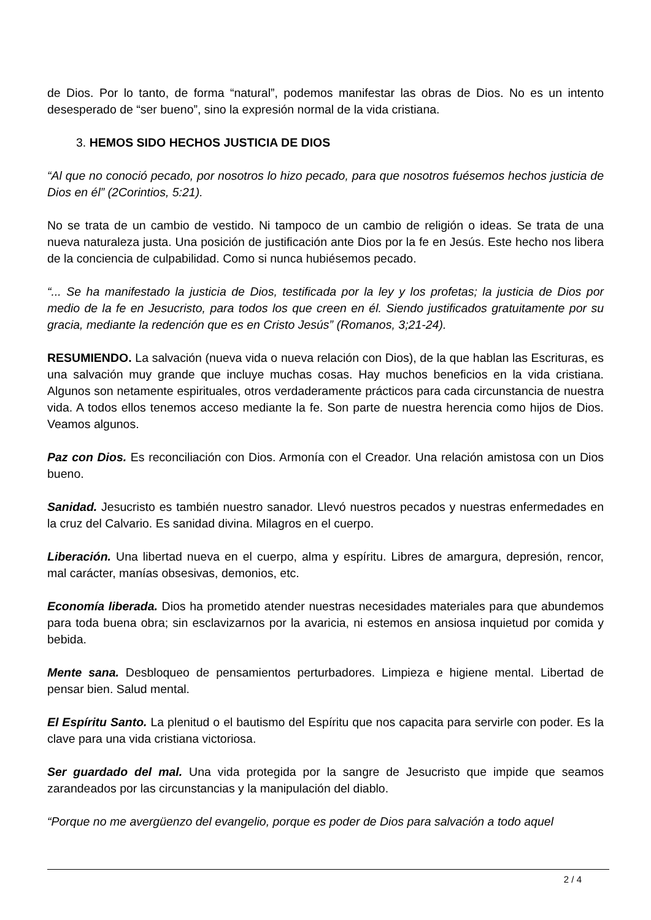de Dios. Por lo tanto, de forma “natural”, podemos manifestar las obras de Dios. No es un intento desesperado de “ser bueno”, sino la expresión normal de la vida cristiana.
3. HEMOS SIDO HECHOS JUSTICIA DE DIOS
“Al que no conoció pecado, por nosotros lo hizo pecado, para que nosotros fuésemos hechos justicia de Dios en él” (2Corintios, 5:21).
No se trata de un cambio de vestido. Ni tampoco de un cambio de religión o ideas. Se trata de una nueva naturaleza justa. Una posición de justificación ante Dios por la fe en Jesús. Este hecho nos libera de la conciencia de culpabilidad. Como si nunca hubiésemos pecado.
“... Se ha manifestado la justicia de Dios, testificada por la ley y los profetas; la justicia de Dios por medio de la fe en Jesucristo, para todos los que creen en él. Siendo justificados gratuitamente por su gracia, mediante la redención que es en Cristo Jesús” (Romanos, 3;21-24).
RESUMIENDO. La salvación (nueva vida o nueva relación con Dios), de la que hablan las Escrituras, es una salvación muy grande que incluye muchas cosas. Hay muchos beneficios en la vida cristiana. Algunos son netamente espirituales, otros verdaderamente prácticos para cada circunstancia de nuestra vida. A todos ellos tenemos acceso mediante la fe. Son parte de nuestra herencia como hijos de Dios. Veamos algunos.
Paz con Dios. Es reconciliación con Dios. Armonía con el Creador. Una relación amistosa con un Dios bueno.
Sanidad. Jesucristo es también nuestro sanador. Llevó nuestros pecados y nuestras enfermedades en la cruz del Calvario. Es sanidad divina. Milagros en el cuerpo.
Liberación. Una libertad nueva en el cuerpo, alma y espíritu. Libres de amargura, depresión, rencor, mal carácter, manías obsesivas, demonios, etc.
Economía liberada. Dios ha prometido atender nuestras necesidades materiales para que abundemos para toda buena obra; sin esclavizarnos por la avaricia, ni estemos en ansiosa inquietud por comida y bebida.
Mente sana. Desbloqueo de pensamientos perturbadores. Limpieza e higiene mental. Libertad de pensar bien. Salud mental.
El Espíritu Santo. La plenitud o el bautismo del Espíritu que nos capacita para servirle con poder. Es la clave para una vida cristiana victoriosa.
Ser guardado del mal. Una vida protegida por la sangre de Jesucristo que impide que seamos zarandeados por las circunstancias y la manipulación del diablo.
“Porque no me avergüenzo del evangelio, porque es poder de Dios para salvación a todo aquel
2 / 4